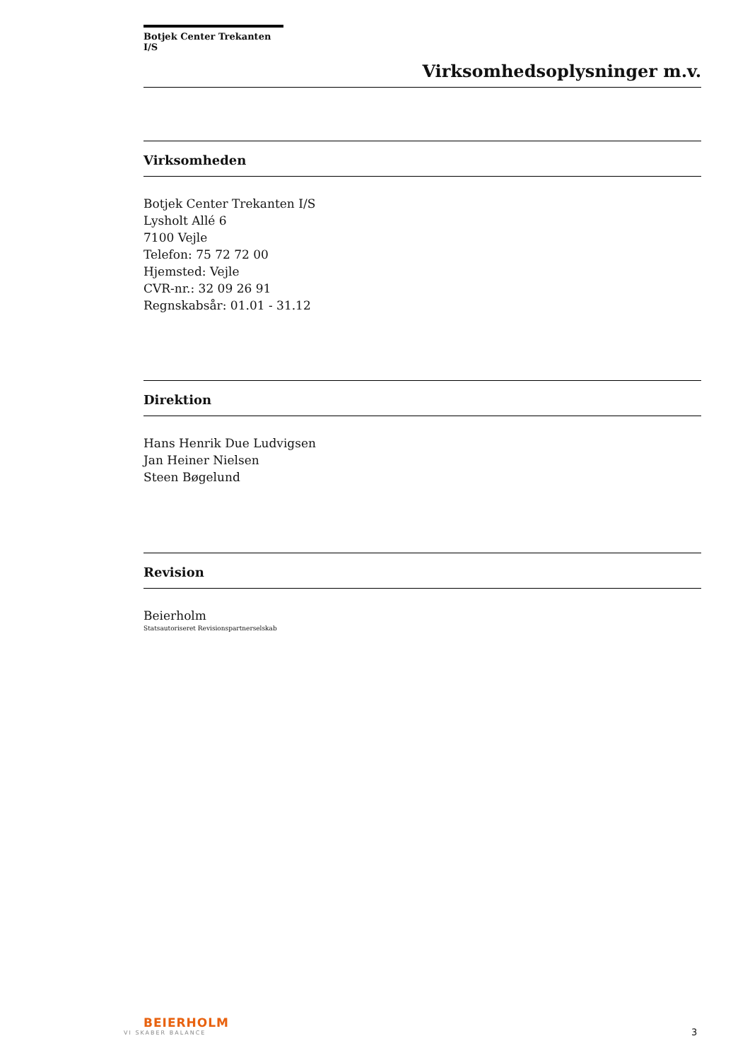Botjek Center Trekanten I/S
Virksomhedsoplysninger m.v.
Virksomheden
Botjek Center Trekanten I/S
Lysholt Allé 6
7100 Vejle
Telefon: 75 72 72 00
Hjemsted: Vejle
CVR-nr.: 32 09 26 91
Regnskabsår: 01.01 - 31.12
Direktion
Hans Henrik Due Ludvigsen
Jan Heiner Nielsen
Steen Bøgelund
Revision
Beierholm
Statsautoriseret Revisionspartnerselskab
BEIERHOLM
VI SKABER BALANCE
3